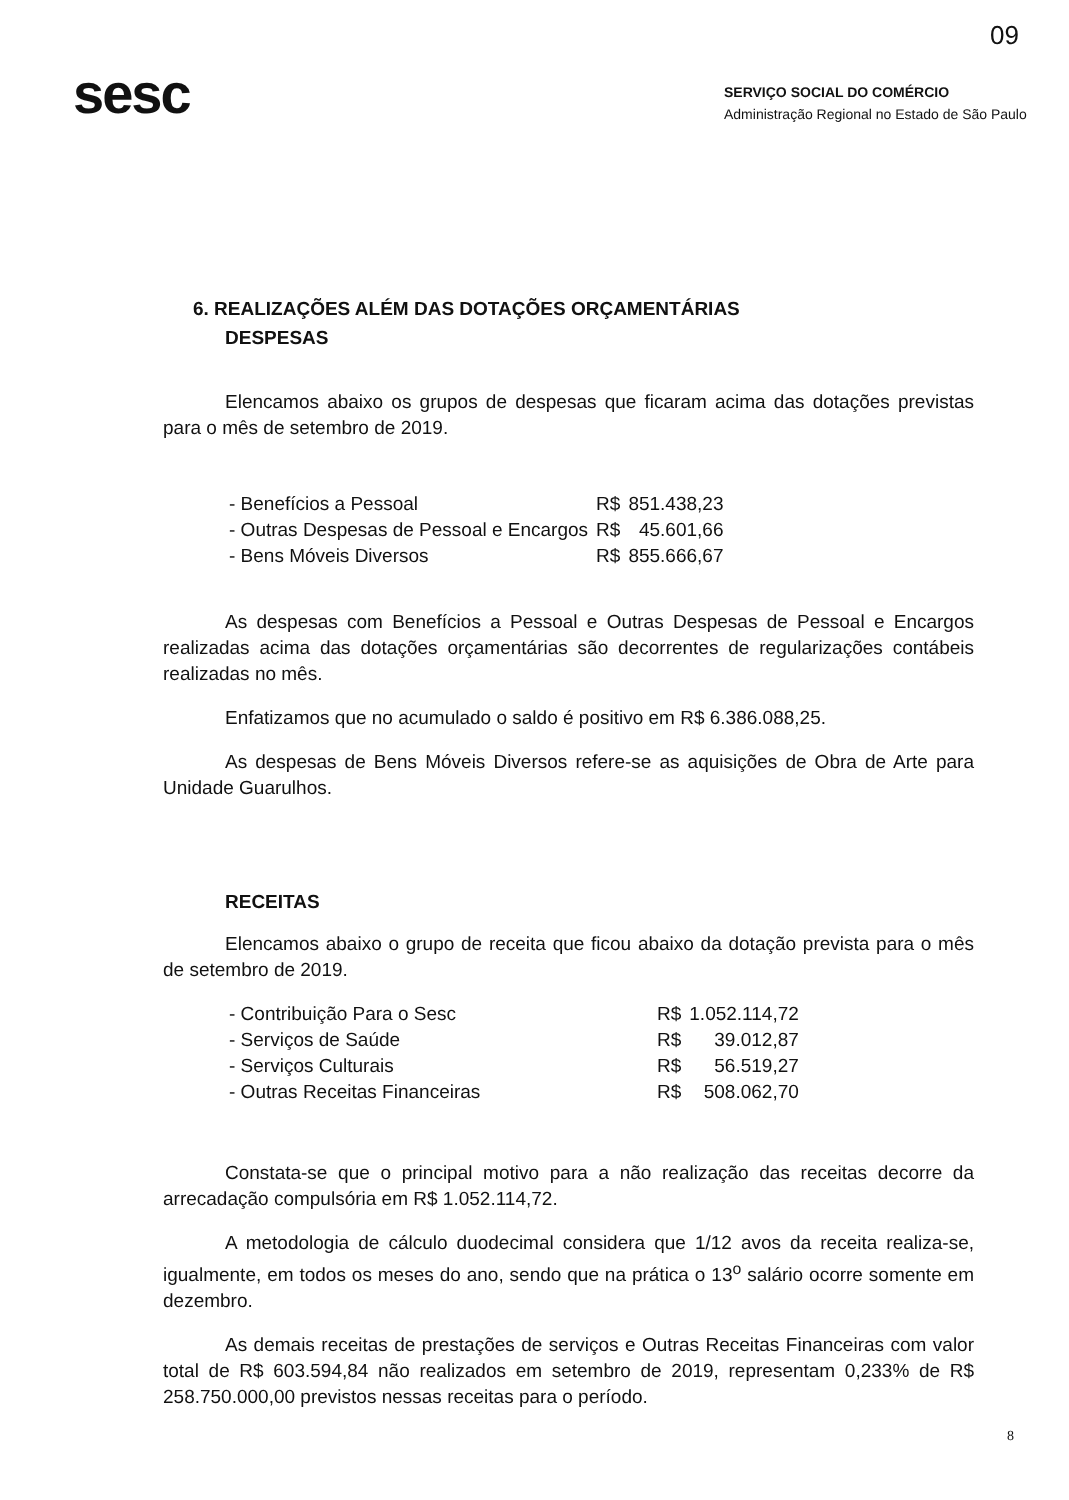09
sesc
SERVIÇO SOCIAL DO COMÉRCIO
Administração Regional no Estado de São Paulo
6. REALIZAÇÕES ALÉM DAS DOTAÇÕES ORÇAMENTÁRIAS
DESPESAS
Elencamos abaixo os grupos de despesas que ficaram acima das dotações previstas para o mês de setembro de 2019.
| - Benefícios a Pessoal | R$ | 851.438,23 |
| - Outras Despesas de Pessoal e Encargos | R$ | 45.601,66 |
| - Bens Móveis Diversos | R$ | 855.666,67 |
As despesas com Benefícios a Pessoal e Outras Despesas de Pessoal e Encargos realizadas acima das dotações orçamentárias são decorrentes de regularizações contábeis realizadas no mês.
Enfatizamos que no acumulado o saldo é positivo em R$ 6.386.088,25.
As despesas de Bens Móveis Diversos refere-se as aquisições de Obra de Arte para Unidade Guarulhos.
RECEITAS
Elencamos abaixo o grupo de receita que ficou abaixo da dotação prevista para o mês de setembro de 2019.
| - Contribuição Para o Sesc | R$ | 1.052.114,72 |
| - Serviços de Saúde | R$ | 39.012,87 |
| - Serviços Culturais | R$ | 56.519,27 |
| - Outras Receitas Financeiras | R$ | 508.062,70 |
Constata-se que o principal motivo para a não realização das receitas decorre da arrecadação compulsória em R$ 1.052.114,72.
A metodologia de cálculo duodecimal considera que 1/12 avos da receita realiza-se, igualmente, em todos os meses do ano, sendo que na prática o 13<sup>o</sup> salário ocorre somente em dezembro.
As demais receitas de prestações de serviços e Outras Receitas Financeiras com valor total de R$ 603.594,84 não realizados em setembro de 2019, representam 0,233% de R$ 258.750.000,00 previstos nessas receitas para o período.
8